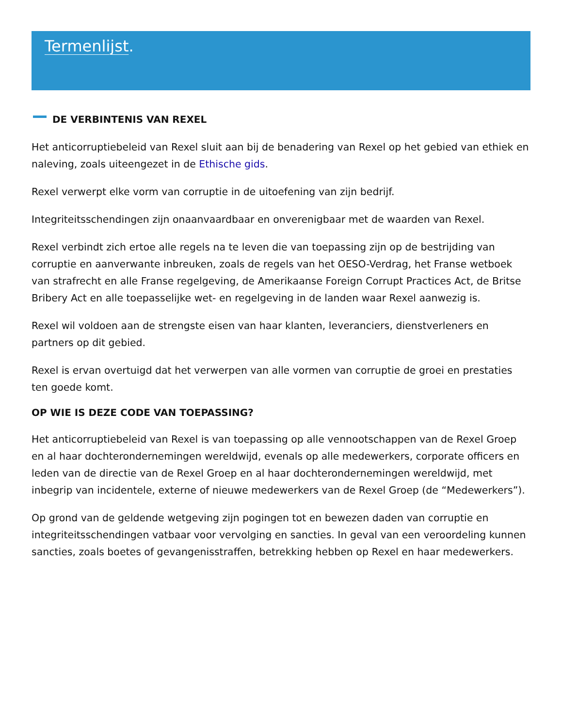Termenlijst.
DE VERBINTENIS VAN REXEL
Het anticorruptiebeleid van Rexel sluit aan bij de benadering van Rexel op het gebied van ethiek en naleving, zoals uiteengezet in de Ethische gids.
Rexel verwerpt elke vorm van corruptie in de uitoefening van zijn bedrijf.
Integriteitsschendingen zijn onaanvaardbaar en onverenigbaar met de waarden van Rexel.
Rexel verbindt zich ertoe alle regels na te leven die van toepassing zijn op de bestrijding van corruptie en aanverwante inbreuken, zoals de regels van het OESO-Verdrag, het Franse wetboek van strafrecht en alle Franse regelgeving, de Amerikaanse Foreign Corrupt Practices Act, de Britse Bribery Act en alle toepasselijke wet- en regelgeving in de landen waar Rexel aanwezig is.
Rexel wil voldoen aan de strengste eisen van haar klanten, leveranciers, dienstverleners en partners op dit gebied.
Rexel is ervan overtuigd dat het verwerpen van alle vormen van corruptie de groei en prestaties ten goede komt.
OP WIE IS DEZE CODE VAN TOEPASSING?
Het anticorruptiebeleid van Rexel is van toepassing op alle vennootschappen van de Rexel Groep en al haar dochterondernemingen wereldwijd, evenals op alle medewerkers, corporate officers en leden van de directie van de Rexel Groep en al haar dochterondernemingen wereldwijd, met inbegrip van incidentele, externe of nieuwe medewerkers van de Rexel Groep (de “Medewerkers”).
Op grond van de geldende wetgeving zijn pogingen tot en bewezen daden van corruptie en integriteitsschendingen vatbaar voor vervolging en sancties. In geval van een veroordeling kunnen sancties, zoals boetes of gevangenisstraffen, betrekking hebben op Rexel en haar medewerkers.